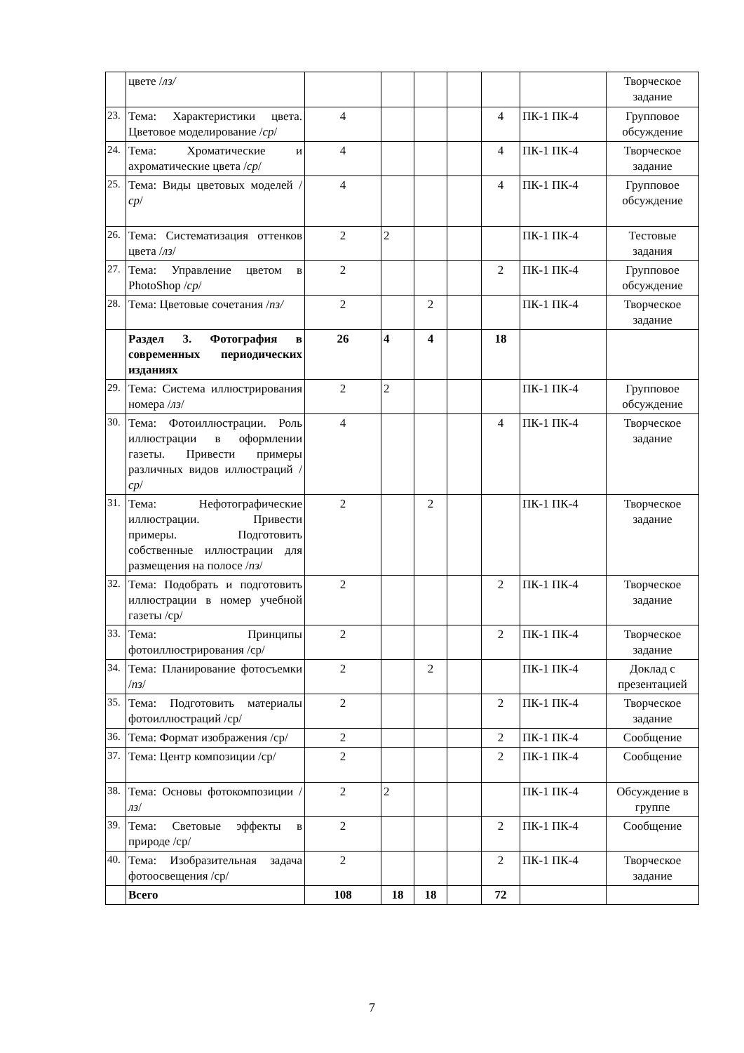| | цвете / лз/ | | | | | | | Творческое задание |
| 23. | Тема: Характеристики цвета. Цветовое моделирование / ср / | 4 | | | | 4 | ПК-1 ПК-4 | Групповое обсуждение |
| 24. | Тема: Хроматические и ахроматические цвета / ср / | 4 | | | | 4 | ПК-1 ПК-4 | Творческое задание |
| 25. | Тема: Виды цветовых моделей / ср / | 4 | | | | 4 | ПК-1 ПК-4 | Групповое обсуждение |
| 26. | Тема: Систематизация оттенков цвета / лз / | 2 | 2 | | | | ПК-1 ПК-4 | Тестовые задания |
| 27. | Тема: Управление цветом в PhotoShop / ср / | 2 | | | | 2 | ПК-1 ПК-4 | Групповое обсуждение |
| 28. | Тема: Цветовые сочетания / пз/ | 2 | | 2 | | | ПК-1 ПК-4 | Творческое задание |
| | Раздел 3. Фотография в современных периодических изданиях | 26 | 4 | 4 | | 18 | | |
| 29. | Тема: Система иллюстрирования номера / лз / | 2 | 2 | | | | ПК-1 ПК-4 | Групповое обсуждение |
| 30. | Тема: Фотоиллюстрации. Роль иллюстрации в оформлении газеты. Привести примеры различных видов иллюстраций / ср / | 4 | | | | 4 | ПК-1 ПК-4 | Творческое задание |
| 31. | Тема: Нефотографические иллюстрации. Привести примеры. Подготовить собственные иллюстрации для размещения на полосе / пз / | 2 | | 2 | | | ПК-1 ПК-4 | Творческое задание |
| 32. | Тема: Подобрать и подготовить иллюстрации в номер учебной газеты /ср/ | 2 | | | | 2 | ПК-1 ПК-4 | Творческое задание |
| 33. | Тема: Принципы фотоиллюстрирования /ср/ | 2 | | | | 2 | ПК-1 ПК-4 | Творческое задание |
| 34. | Тема: Планирование фотосъемки / пз / | 2 | | 2 | | | ПК-1 ПК-4 | Доклад с презентацией |
| 35. | Тема: Подготовить материалы фотоиллюстраций /ср/ | 2 | | | | 2 | ПК-1 ПК-4 | Творческое задание |
| 36. | Тема: Формат изображения /ср/ | 2 | | | | 2 | ПК-1 ПК-4 | Сообщение |
| 37. | Тема: Центр композиции /ср/ | 2 | | | | 2 | ПК-1 ПК-4 | Сообщение |
| 38. | Тема: Основы фотокомпозиции / лз / | 2 | 2 | | | | ПК-1 ПК-4 | Обсуждение в группе |
| 39. | Тема: Световые эффекты в природе /ср/ | 2 | | | | 2 | ПК-1 ПК-4 | Сообщение |
| 40. | Тема: Изобразительная задача фотоосвещения /ср/ | 2 | | | | 2 | ПК-1 ПК-4 | Творческое задание |
| | Всего | 108 | 18 | 18 | | 72 | | |
7